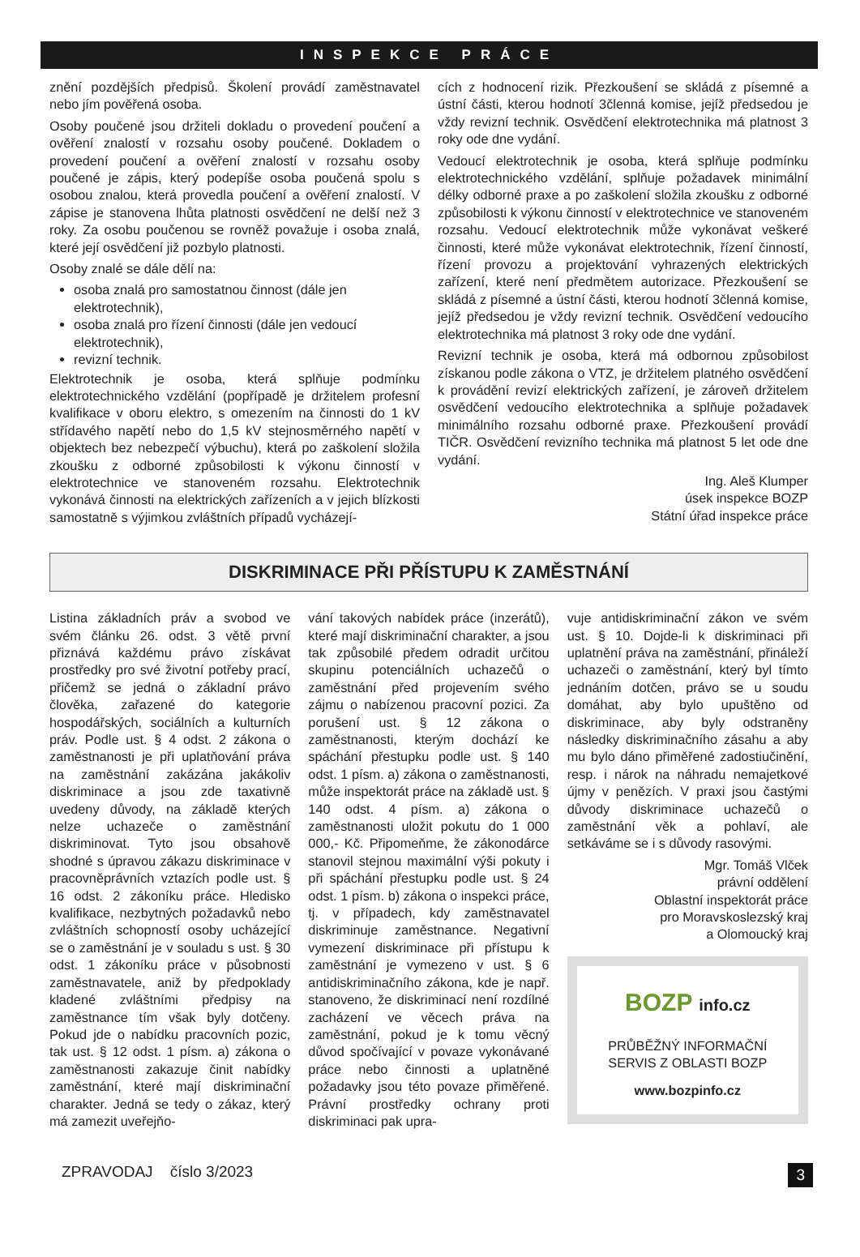INSPEKCE PRÁCE
znění pozdějších předpisů. Školení provádí zaměstnavatel nebo jím pověřená osoba.
Osoby poučené jsou držiteli dokladu o provedení poučení a ověření znalostí v rozsahu osoby poučené. Dokladem o provedení poučení a ověření znalostí v rozsahu osoby poučené je zápis, který podepíše osoba poučená spolu s osobou znalou, která provedla poučení a ověření znalostí. V zápise je stanovena lhůta platnosti osvědčení ne delší než 3 roky. Za osobu poučenou se rovněž považuje i osoba znalá, které její osvědčení již pozbylo platnosti.
Osoby znalé se dále dělí na:
osoba znalá pro samostatnou činnost (dále jen elektrotechnik),
osoba znalá pro řízení činnosti (dále jen vedoucí elektrotechnik),
revizní technik.
Elektrotechnik je osoba, která splňuje podmínku elektrotechnického vzdělání (popřípadě je držitelem profesní kvalifikace v oboru elektro, s omezením na činnosti do 1 kV střídavého napětí nebo do 1,5 kV stejnosměrného napětí v objektech bez nebezpečí výbuchu), která po zaškolení složila zkoušku z odborné způsobilosti k výkonu činností v elektrotechnice ve stanoveném rozsahu. Elektrotechnik vykonává činnosti na elektrických zařízeních a v jejich blízkosti samostatně s výjimkou zvláštních případů vycházejí-
cích z hodnocení rizik. Přezkoušení se skládá z písemné a ústní části, kterou hodnotí 3členná komise, jejíž předsedou je vždy revizní technik. Osvědčení elektrotechnika má platnost 3 roky ode dne vydání.
Vedoucí elektrotechnik je osoba, která splňuje podmínku elektrotechnického vzdělání, splňuje požadavek minimální délky odborné praxe a po zaškolení složila zkoušku z odborné způsobilosti k výkonu činností v elektrotechnice ve stanoveném rozsahu. Vedoucí elektrotechnik může vykonávat veškeré činnosti, které může vykonávat elektrotechnik, řízení činností, řízení provozu a projektování vyhrazených elektrických zařízení, které není předmětem autorizace. Přezkoušení se skládá z písemné a ústní části, kterou hodnotí 3členná komise, jejíž předsedou je vždy revizní technik. Osvědčení vedoucího elektrotechnika má platnost 3 roky ode dne vydání.
Revizní technik je osoba, která má odbornou způsobilost získanou podle zákona o VTZ, je držitelem platného osvědčení k provádění revizí elektrických zařízení, je zároveň držitelem osvědčení vedoucího elektrotechnika a splňuje požadavek minimálního rozsahu odborné praxe. Přezkoušení provádí TIČR. Osvědčení revizního technika má platnost 5 let ode dne vydání.
Ing. Aleš Klumper
úsek inspekce BOZP
Státní úřad inspekce práce
DISKRIMINACE PŘI PŘÍSTUPU K ZAMĚSTNÁNÍ
Listina základních práv a svobod ve svém článku 26. odst. 3 větě první přiznává každému právo získávat prostředky pro své životní potřeby prací, přičemž se jedná o základní právo člověka, zařazené do kategorie hospodářských, sociálních a kulturních práv. Podle ust. § 4 odst. 2 zákona o zaměstnanosti je při uplatňování práva na zaměstnání zakázána jakákoliv diskriminace a jsou zde taxativně uvedeny důvody, na základě kterých nelze uchazeče o zaměstnání diskriminovat. Tyto jsou obsahově shodné s úpravou zákazu diskriminace v pracovněprávních vztazích podle ust. § 16 odst. 2 zákoníku práce. Hledisko kvalifikace, nezbytných požadavků nebo zvláštních schopností osoby ucházející se o zaměstnání je v souladu s ust. § 30 odst. 1 zákoníku práce v působnosti zaměstnavatele, aniž by předpoklady kladené zvláštními předpisy na zaměstnance tím však byly dotčeny. Pokud jde o nabídku pracovních pozic, tak ust. § 12 odst. 1 písm. a) zákona o zaměstnanosti zakazuje činit nabídky zaměstnání, které mají diskriminační charakter. Jedná se tedy o zákaz, který má zamezit uveřejňo-
vání takových nabídek práce (inzerátů), které mají diskriminační charakter, a jsou tak způsobilé předem odradit určitou skupinu potenciálních uchazečů o zaměstnání před projevením svého zájmu o nabízenou pracovní pozici. Za porušení ust. § 12 zákona o zaměstnanosti, kterým dochází ke spáchání přestupku podle ust. § 140 odst. 1 písm. a) zákona o zaměstnanosti, může inspektorát práce na základě ust. § 140 odst. 4 písm. a) zákona o zaměstnanosti uložit pokutu do 1 000 000,- Kč. Připomeňme, že zákonodárce stanovil stejnou maximální výši pokuty i při spáchání přestupku podle ust. § 24 odst. 1 písm. b) zákona o inspekci práce, tj. v případech, kdy zaměstnavatel diskriminuje zaměstnance. Negativní vymezení diskriminace při přístupu k zaměstnání je vymezeno v ust. § 6 antidiskriminačního zákona, kde je např. stanoveno, že diskriminací není rozdílné zacházení ve věcech práva na zaměstnání, pokud je k tomu věcný důvod spočívající v povaze vykonávané práce nebo činnosti a uplatněné požadavky jsou této povaze přiměřené. Právní prostředky ochrany proti diskriminaci pak upra-
vuje antidiskriminační zákon ve svém ust. § 10. Dojde-li k diskriminaci při uplatnění práva na zaměstnání, přináleží uchazeči o zaměstnání, který byl tímto jednáním dotčen, právo se u soudu domáhat, aby bylo upuštěno od diskriminace, aby byly odstraněny následky diskriminačního zásahu a aby mu bylo dáno přiměřené zadostiučinění, resp. i nárok na náhradu nemajetkové újmy v penězích. V praxi jsou častými důvody diskriminace uchazečů o zaměstnání věk a pohlaví, ale setkáváme se i s důvody rasovými.
Mgr. Tomáš Vlček
právní oddělení
Oblastní inspektorát práce
pro Moravskoslezský kraj
a Olomoucký kraj
BOZP info.cz
PRŮBĚŽNÝ INFORMAČNÍ
SERVIS Z OBLASTI BOZP
www.bozpinfo.cz
ZPRAVODAJ číslo 3/2023 3